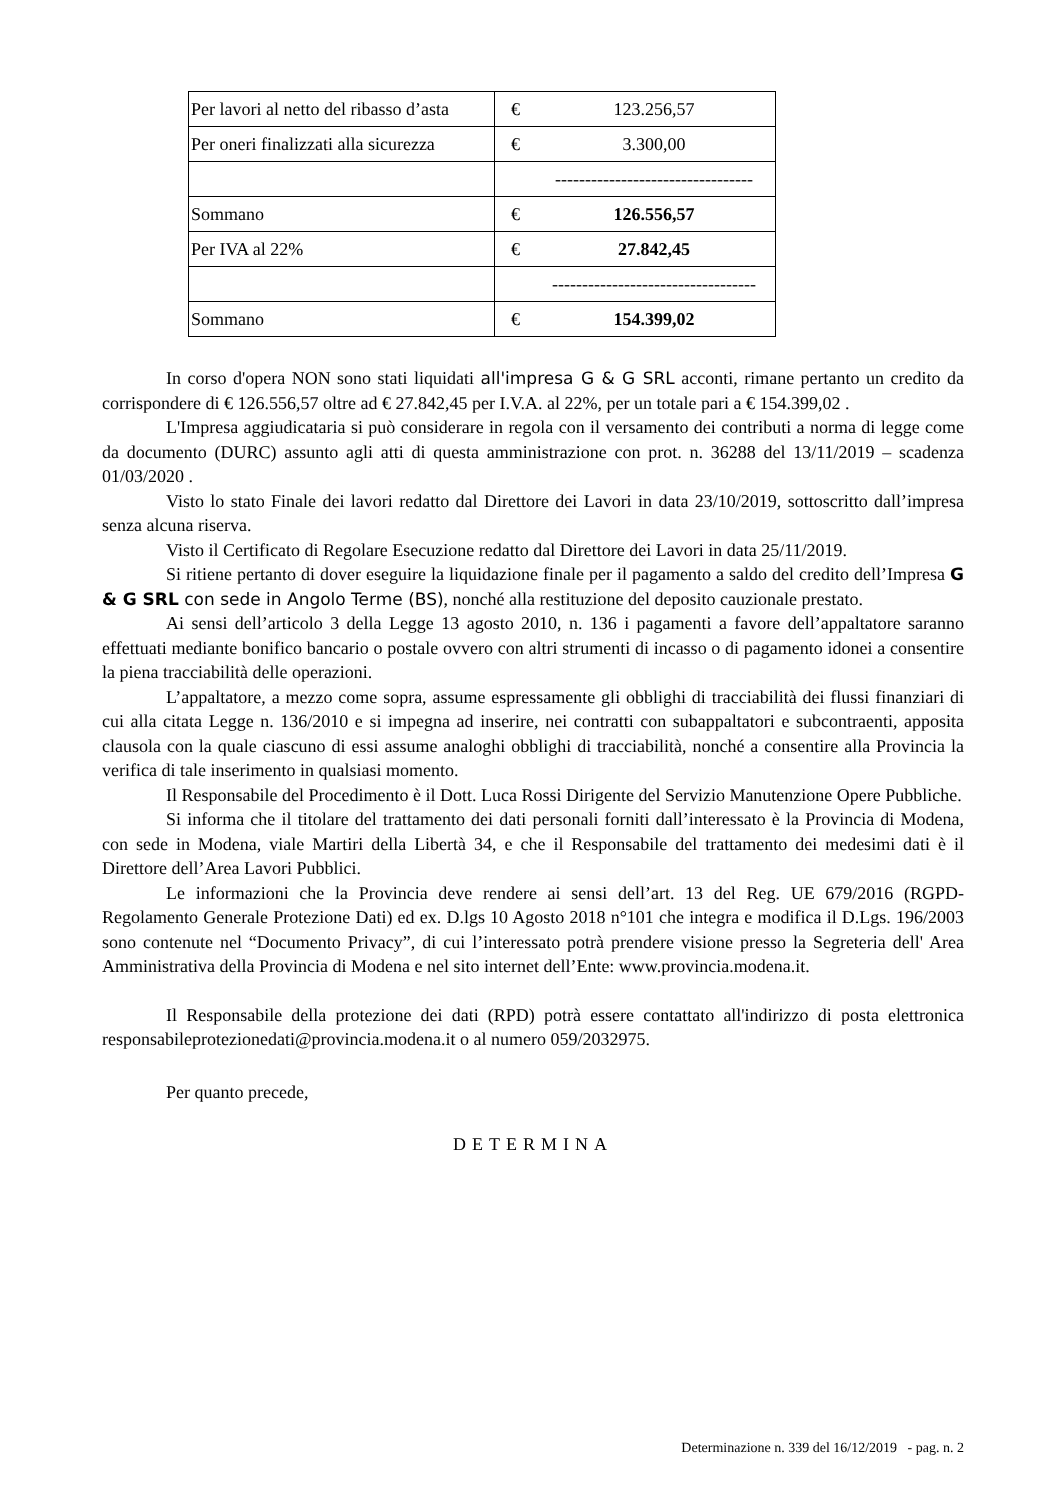| Per lavori al netto del ribasso d’asta | € | 123.256,57 |
| Per oneri finalizzati alla sicurezza | € | 3.300,00 |
| | | --------------------------------- |
| Sommano | € | 126.556,57 |
| Per IVA al 22% | € | 27.842,45 |
| | | ---------------------------------- |
| Sommano | € | 154.399,02 |
In corso d'opera NON sono stati liquidati all'impresa G & G SRL acconti, rimane pertanto un credito da corrispondere di € 126.556,57 oltre ad € 27.842,45 per I.V.A. al 22%, per un totale pari a € 154.399,02 .
L'Impresa aggiudicataria si può considerare in regola con il versamento dei contributi a norma di legge come da documento (DURC) assunto agli atti di questa amministrazione con prot. n. 36288 del 13/11/2019 – scadenza 01/03/2020 .
Visto lo stato Finale dei lavori redatto dal Direttore dei Lavori in data 23/10/2019, sottoscritto dall’impresa senza alcuna riserva.
Visto il Certificato di Regolare Esecuzione redatto dal Direttore dei Lavori in data 25/11/2019.
Si ritiene pertanto di dover eseguire la liquidazione finale per il pagamento a saldo del credito dell’Impresa G & G SRL con sede in Angolo Terme (BS), nonché alla restituzione del deposito cauzionale prestato.
Ai sensi dell’articolo 3 della Legge 13 agosto 2010, n. 136 i pagamenti a favore dell’appaltatore saranno effettuati mediante bonifico bancario o postale ovvero con altri strumenti di incasso o di pagamento idonei a consentire la piena tracciabilità delle operazioni.
L’appaltatore, a mezzo come sopra, assume espressamente gli obblighi di tracciabilità dei flussi finanziari di cui alla citata Legge n. 136/2010 e si impegna ad inserire, nei contratti con subappaltatori e subcontraenti, apposita clausola con la quale ciascuno di essi assume analoghi obblighi di tracciabilità, nonché a consentire alla Provincia la verifica di tale inserimento in qualsiasi momento.
Il Responsabile del Procedimento è il Dott. Luca Rossi Dirigente del Servizio Manutenzione Opere Pubbliche.
Si informa che il titolare del trattamento dei dati personali forniti dall’interessato è la Provincia di Modena, con sede in Modena, viale Martiri della Libertà 34, e che il Responsabile del trattamento dei medesimi dati è il Direttore dell’Area Lavori Pubblici.
Le informazioni che la Provincia deve rendere ai sensi dell’art. 13 del Reg. UE 679/2016 (RGPD-Regolamento Generale Protezione Dati) ed ex. D.lgs 10 Agosto 2018 n°101 che integra e modifica il D.Lgs. 196/2003 sono contenute nel “Documento Privacy”, di cui l’interessato potrà prendere visione presso la Segreteria dell' Area Amministrativa della Provincia di Modena e nel sito internet dell’Ente: www.provincia.modena.it.
Il Responsabile della protezione dei dati (RPD) potrà essere contattato all'indirizzo di posta elettronica responsabileprotezionedati@provincia.modena.it o al numero 059/2032975.
Per quanto precede,
DETERMINA
Determinazione n. 339 del 16/12/2019 - pag. n. 2